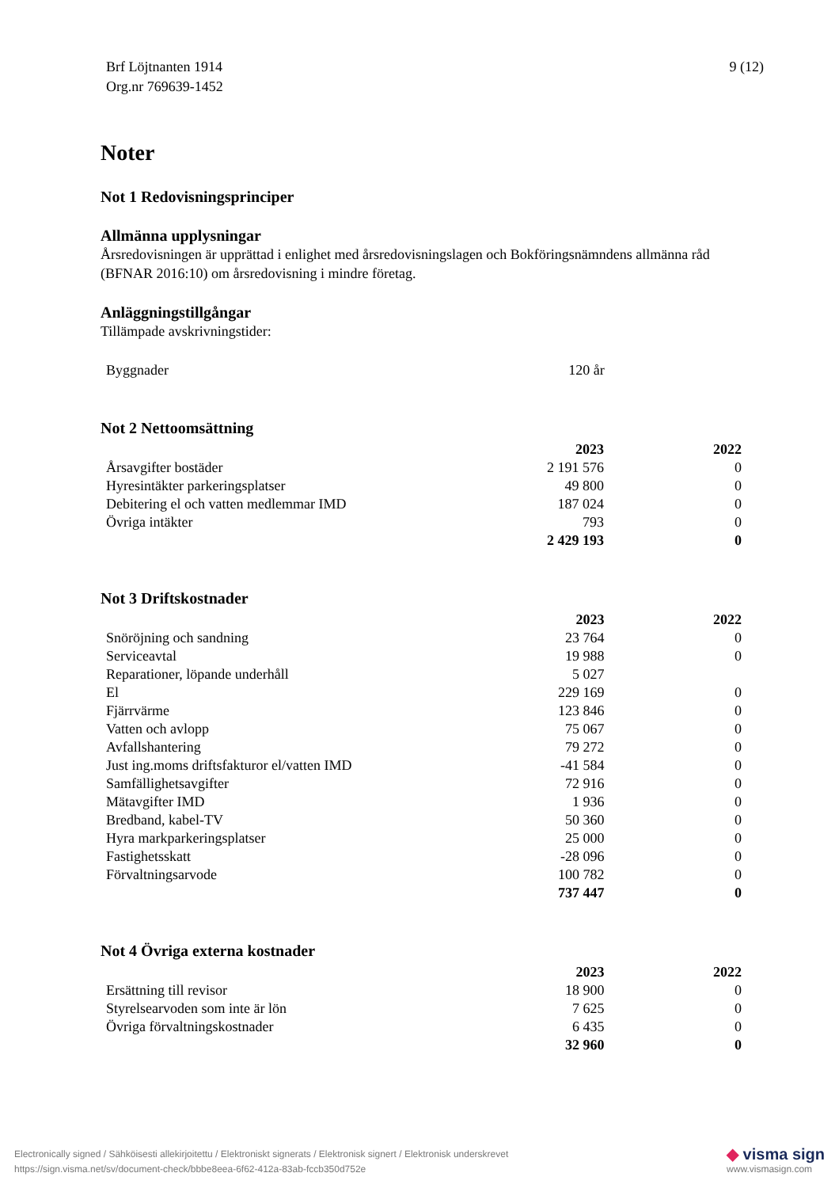Brf Löjtnanten 1914
Org.nr 769639-1452
9 (12)
Noter
Not 1 Redovisningsprinciper
Allmänna upplysningar
Årsredovisningen är upprättad i enlighet med årsredovisningslagen och Bokföringsnämndens allmänna råd (BFNAR 2016:10) om årsredovisning i mindre företag.
Anläggningstillgångar
Tillämpade avskrivningstider:
| Byggnader | 120 år | |
Not 2 Nettoomsättning
| | 2023 | 2022 |
| --- | --- | --- |
| Årsavgifter bostäder | 2 191 576 | 0 |
| Hyresintäkter parkeringsplatser | 49 800 | 0 |
| Debitering el och vatten medlemmar IMD | 187 024 | 0 |
| Övriga intäkter | 793 | 0 |
| | 2 429 193 | 0 |
Not 3 Driftskostnader
| | 2023 | 2022 |
| --- | --- | --- |
| Snöröjning och sandning | 23 764 | 0 |
| Serviceavtal | 19 988 | 0 |
| Reparationer, löpande underhåll | 5 027 | |
| El | 229 169 | 0 |
| Fjärrvärme | 123 846 | 0 |
| Vatten och avlopp | 75 067 | 0 |
| Avfallshantering | 79 272 | 0 |
| Just ing.moms driftsfakturor el/vatten IMD | -41 584 | 0 |
| Samfällighetsavgifter | 72 916 | 0 |
| Mätavgifter IMD | 1 936 | 0 |
| Bredband, kabel-TV | 50 360 | 0 |
| Hyra markparkeringsplatser | 25 000 | 0 |
| Fastighetsskatt | -28 096 | 0 |
| Förvaltningsarvode | 100 782 | 0 |
| | 737 447 | 0 |
Not 4 Övriga externa kostnader
| | 2023 | 2022 |
| --- | --- | --- |
| Ersättning till revisor | 18 900 | 0 |
| Styrelsearvoden som inte är lön | 7 625 | 0 |
| Övriga förvaltningskostnader | 6 435 | 0 |
| | 32 960 | 0 |
Electronically signed / Sähköisesti allekirjoitettu / Elektroniskt signerats / Elektronisk signert / Elektronisk underskrevet
https://sign.visma.net/sv/document-check/bbbe8eea-6f62-412a-83ab-fccb350d752e
◆ visma sign
www.vismasign.com